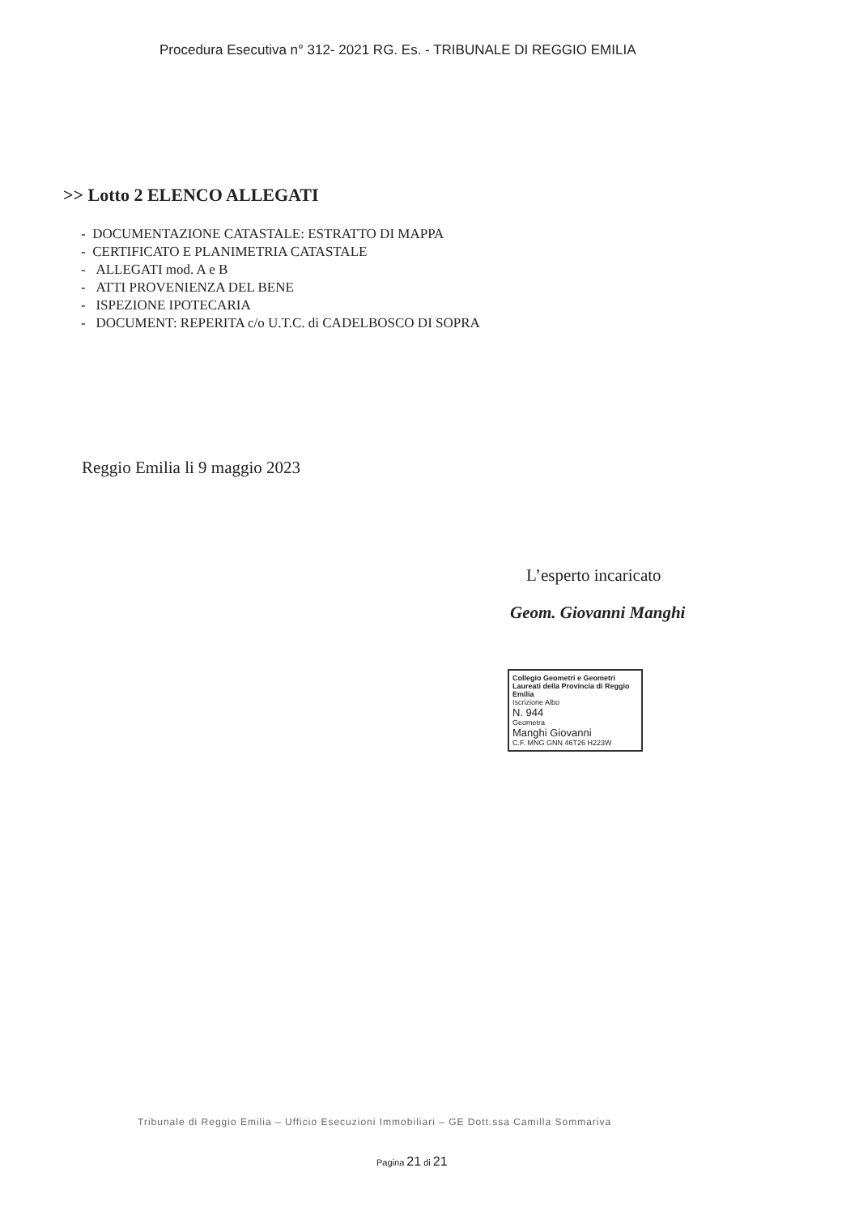Procedura Esecutiva n° 312- 2021 RG. Es. - TRIBUNALE DI REGGIO EMILIA
>> Lotto 2 ELENCO ALLEGATI
- DOCUMENTAZIONE CATASTALE: ESTRATTO DI MAPPA
- CERTIFICATO E PLANIMETRIA CATASTALE
- ALLEGATI mod. A e B
- ATTI PROVENIENZA DEL BENE
- ISPEZIONE IPOTECARIA
- DOCUMENT: REPERITA c/o U.T.C. di CADELBOSCO DI SOPRA
Reggio Emilia li 9 maggio 2023
L’esperto incaricato
Geom. Giovanni Manghi
Collegio Geometri e Geometri Laureati della Provincia di Reggio Emilia
Iscrizione Albo
N. 944
Geometra
Manghi Giovanni
C.F. MNG GNN 46T26 H223W
Tribunale di Reggio Emilia – Ufficio Esecuzioni Immobiliari – GE Dott.ssa Camilla Sommariva
Pagina 21 di 21